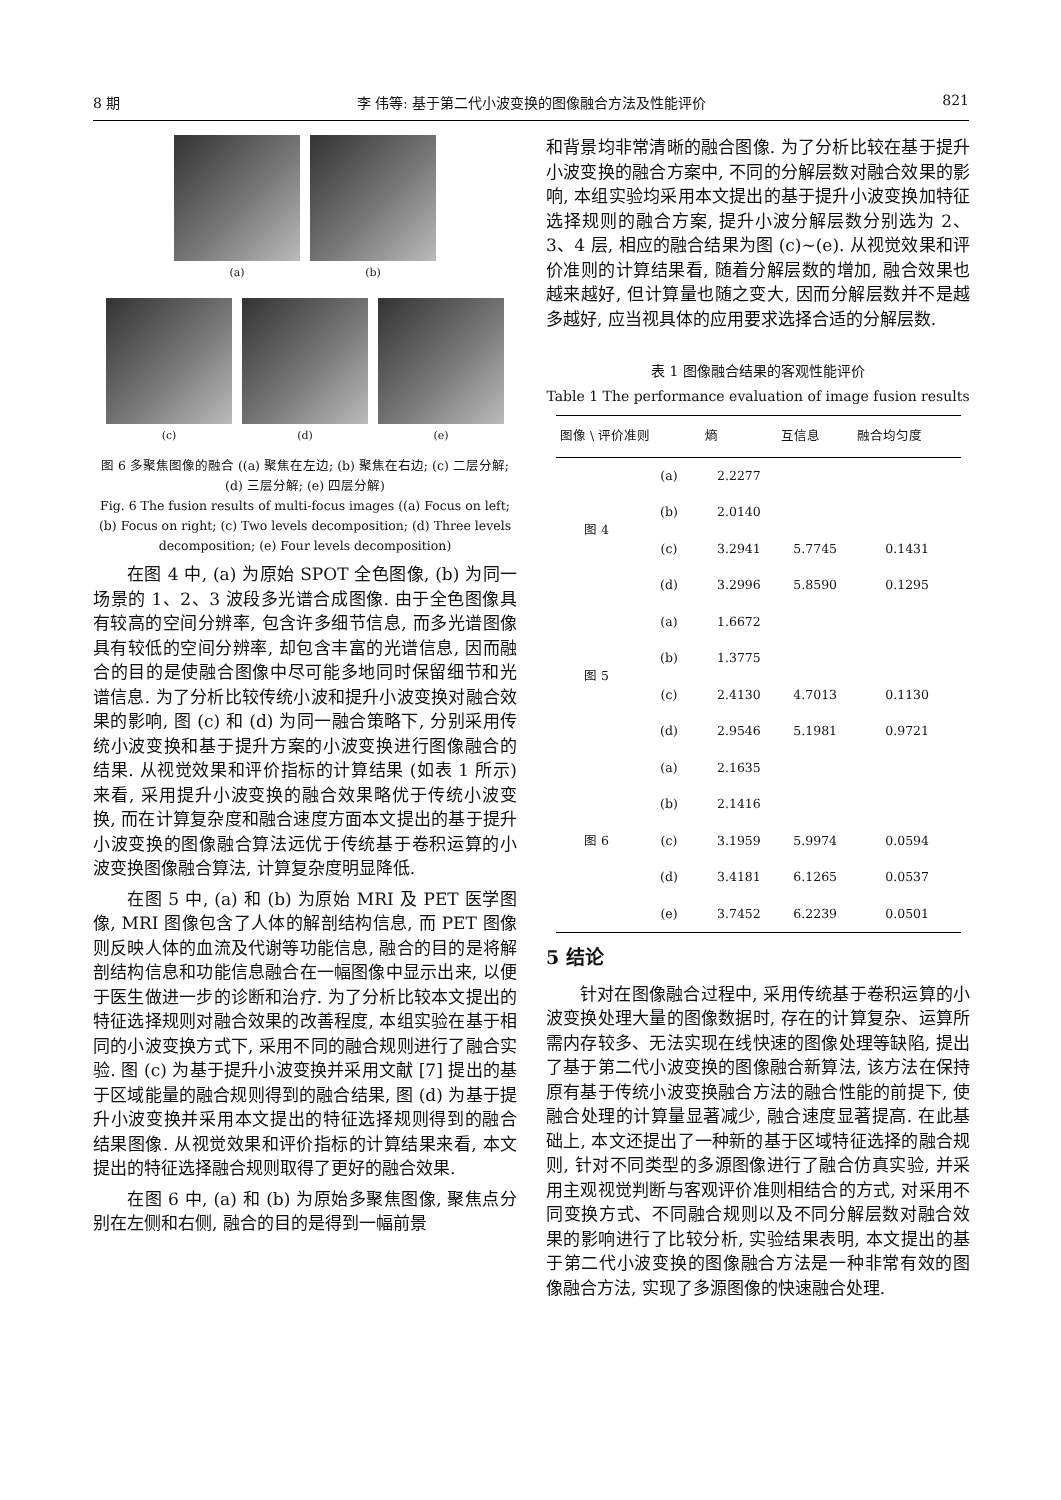8 期 李 伟等: 基于第二代小波变换的图像融合方法及性能评价 821
(a) (b)
(c) (d) (e)
图 6 多聚焦图像的融合 ((a) 聚焦在左边; (b) 聚焦在右边; (c) 二层分解; (d) 三层分解; (e) 四层分解)
Fig. 6 The fusion results of multi-focus images ((a) Focus on left; (b) Focus on right; (c) Two levels decomposition; (d) Three levels decomposition; (e) Four levels decomposition)
在图 4 中, (a) 为原始 SPOT 全色图像, (b) 为同一场景的 1、2、3 波段多光谱合成图像. 由于全色图像具有较高的空间分辨率, 包含许多细节信息, 而多光谱图像具有较低的空间分辨率, 却包含丰富的光谱信息, 因而融合的目的是使融合图像中尽可能多地同时保留细节和光谱信息. 为了分析比较传统小波和提升小波变换对融合效果的影响, 图 (c) 和 (d) 为同一融合策略下, 分别采用传统小波变换和基于提升方案的小波变换进行图像融合的结果. 从视觉效果和评价指标的计算结果 (如表 1 所示) 来看, 采用提升小波变换的融合效果略优于传统小波变换, 而在计算复杂度和融合速度方面本文提出的基于提升小波变换的图像融合算法远优于传统基于卷积运算的小波变换图像融合算法, 计算复杂度明显降低.
在图 5 中, (a) 和 (b) 为原始 MRI 及 PET 医学图像, MRI 图像包含了人体的解剖结构信息, 而 PET 图像则反映人体的血流及代谢等功能信息, 融合的目的是将解剖结构信息和功能信息融合在一幅图像中显示出来, 以便于医生做进一步的诊断和治疗. 为了分析比较本文提出的特征选择规则对融合效果的改善程度, 本组实验在基于相同的小波变换方式下, 采用不同的融合规则进行了融合实验. 图 (c) 为基于提升小波变换并采用文献 [7] 提出的基于区域能量的融合规则得到的融合结果, 图 (d) 为基于提升小波变换并采用本文提出的特征选择规则得到的融合结果图像. 从视觉效果和评价指标的计算结果来看, 本文提出的特征选择融合规则取得了更好的融合效果.
在图 6 中, (a) 和 (b) 为原始多聚焦图像, 聚焦点分别在左侧和右侧, 融合的目的是得到一幅前景
和背景均非常清晰的融合图像. 为了分析比较在基于提升小波变换的融合方案中, 不同的分解层数对融合效果的影响, 本组实验均采用本文提出的基于提升小波变换加特征选择规则的融合方案, 提升小波分解层数分别选为 2、3、4 层, 相应的融合结果为图 (c)∼(e). 从视觉效果和评价准则的计算结果看, 随着分解层数的增加, 融合效果也越来越好, 但计算量也随之变大, 因而分解层数并不是越多越好, 应当视具体的应用要求选择合适的分解层数.
表 1 图像融合结果的客观性能评价
Table 1 The performance evaluation of image fusion results
| 图像 \ 评价准则 | | 熵 | 互信息 | 融合均匀度 |
| --- | --- | --- | --- | --- |
| 图 4 | (a) | 2.2277 | | |
| | (b) | 2.0140 | | |
| | (c) | 3.2941 | 5.7745 | 0.1431 |
| | (d) | 3.2996 | 5.8590 | 0.1295 |
| 图 5 | (a) | 1.6672 | | |
| | (b) | 1.3775 | | |
| | (c) | 2.4130 | 4.7013 | 0.1130 |
| | (d) | 2.9546 | 5.1981 | 0.9721 |
| 图 6 | (a) | 2.1635 | | |
| | (b) | 2.1416 | | |
| | (c) | 3.1959 | 5.9974 | 0.0594 |
| | (d) | 3.4181 | 6.1265 | 0.0537 |
| | (e) | 3.7452 | 6.2239 | 0.0501 |
5 结论
针对在图像融合过程中, 采用传统基于卷积运算的小波变换处理大量的图像数据时, 存在的计算复杂、运算所需内存较多、无法实现在线快速的图像处理等缺陷, 提出了基于第二代小波变换的图像融合新算法, 该方法在保持原有基于传统小波变换融合方法的融合性能的前提下, 使融合处理的计算量显著减少, 融合速度显著提高. 在此基础上, 本文还提出了一种新的基于区域特征选择的融合规则, 针对不同类型的多源图像进行了融合仿真实验, 并采用主观视觉判断与客观评价准则相结合的方式, 对采用不同变换方式、不同融合规则以及不同分解层数对融合效果的影响进行了比较分析, 实验结果表明, 本文提出的基于第二代小波变换的图像融合方法是一种非常有效的图像融合方法, 实现了多源图像的快速融合处理.